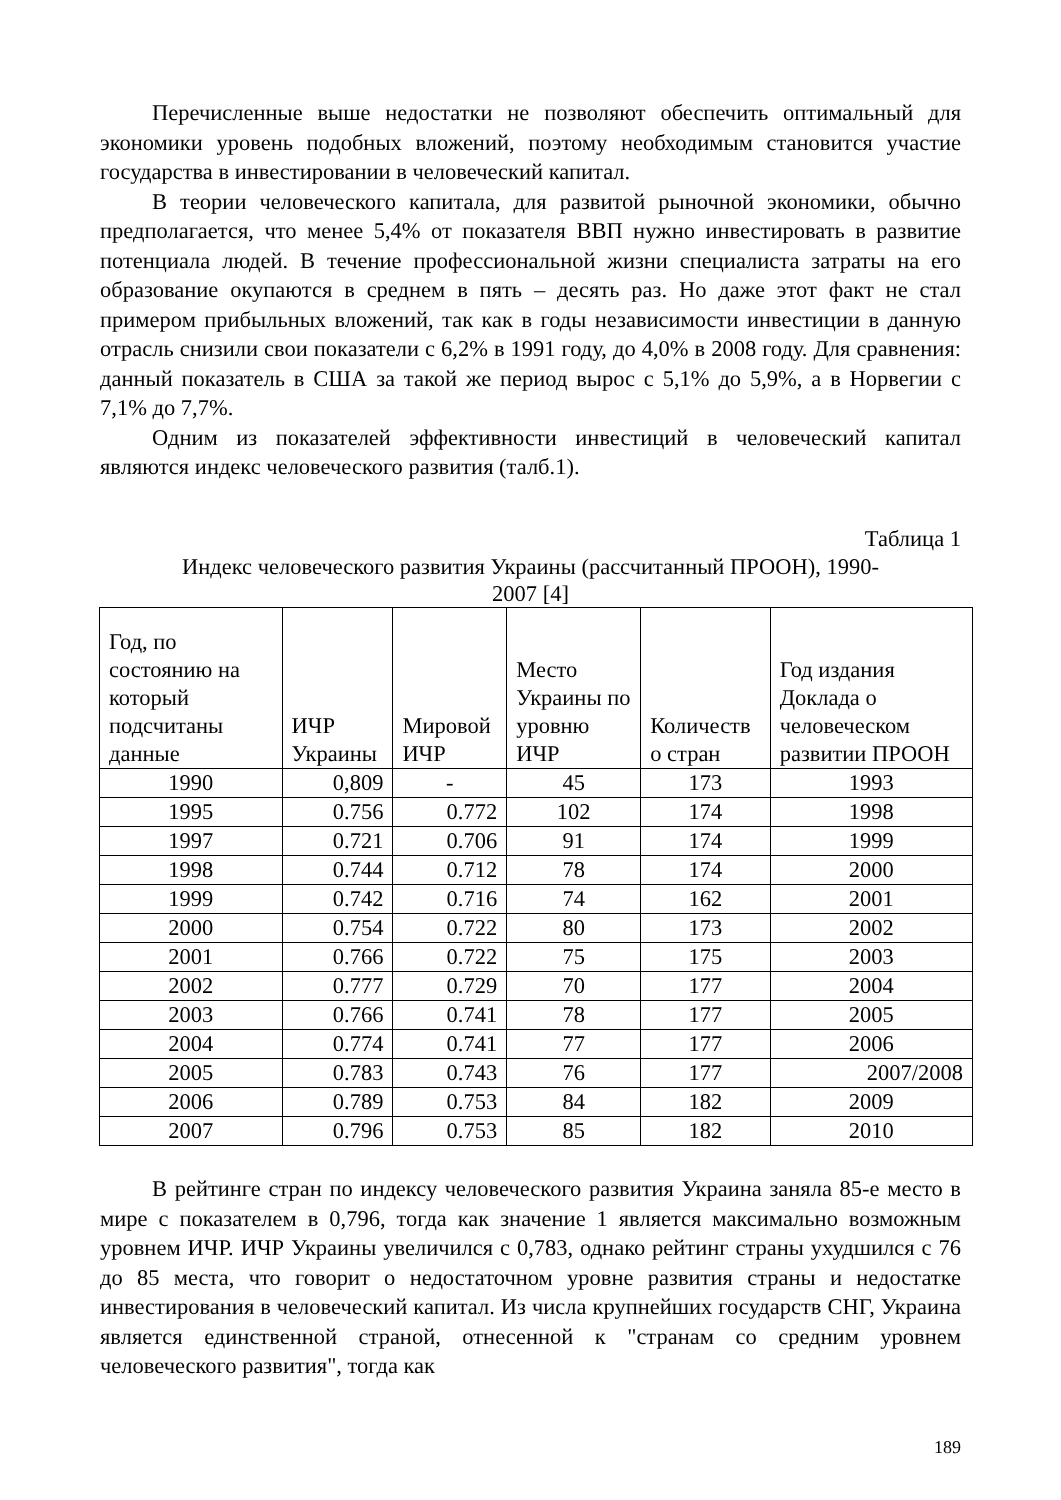Перечисленные выше недостатки не позволяют обеспечить оптимальный для экономики уровень подобных вложений, поэтому необходимым становится участие государства в инвестировании в человеческий капитал.
В теории человеческого капитала, для развитой рыночной экономики, обычно предполагается, что менее 5,4% от показателя ВВП нужно инвестировать в развитие потенциала людей. В течение профессиональной жизни специалиста затраты на его образование окупаются в среднем в пять – десять раз. Но даже этот факт не стал примером прибыльных вложений, так как в годы независимости инвестиции в данную отрасль снизили свои показатели с 6,2% в 1991 году, до 4,0% в 2008 году. Для сравнения: данный показатель в США за такой же период вырос с 5,1% до 5,9%, а в Норвегии с 7,1% до 7,7%.
Одним из показателей эффективности инвестиций в человеческий капитал являются индекс человеческого развития (талб.1).
Таблица 1
Индекс человеческого развития Украины (рассчитанный ПРООН), 1990-
2007 [4]
| Год, по состоянию на который подсчитаны данные | ИЧР Украины | Мировой ИЧР | Место Украины по уровню ИЧР | Количеств о стран | Год издания Доклада о человеческом развитии ПРООН |
| --- | --- | --- | --- | --- | --- |
| 1990 | 0,809 | - | 45 | 173 | 1993 |
| 1995 | 0.756 | 0.772 | 102 | 174 | 1998 |
| 1997 | 0.721 | 0.706 | 91 | 174 | 1999 |
| 1998 | 0.744 | 0.712 | 78 | 174 | 2000 |
| 1999 | 0.742 | 0.716 | 74 | 162 | 2001 |
| 2000 | 0.754 | 0.722 | 80 | 173 | 2002 |
| 2001 | 0.766 | 0.722 | 75 | 175 | 2003 |
| 2002 | 0.777 | 0.729 | 70 | 177 | 2004 |
| 2003 | 0.766 | 0.741 | 78 | 177 | 2005 |
| 2004 | 0.774 | 0.741 | 77 | 177 | 2006 |
| 2005 | 0.783 | 0.743 | 76 | 177 | 2007/2008 |
| 2006 | 0.789 | 0.753 | 84 | 182 | 2009 |
| 2007 | 0.796 | 0.753 | 85 | 182 | 2010 |
В рейтинге стран по индексу человеческого развития Украина заняла 85-е место в мире с показателем в 0,796, тогда как значение 1 является максимально возможным уровнем ИЧР. ИЧР Украины увеличился с 0,783, однако рейтинг страны ухудшился с 76 до 85 места, что говорит о недостаточном уровне развития страны и недостатке инвестирования в человеческий капитал. Из числа крупнейших государств СНГ, Украина является единственной страной, отнесенной к "странам со средним уровнем человеческого развития", тогда как
189